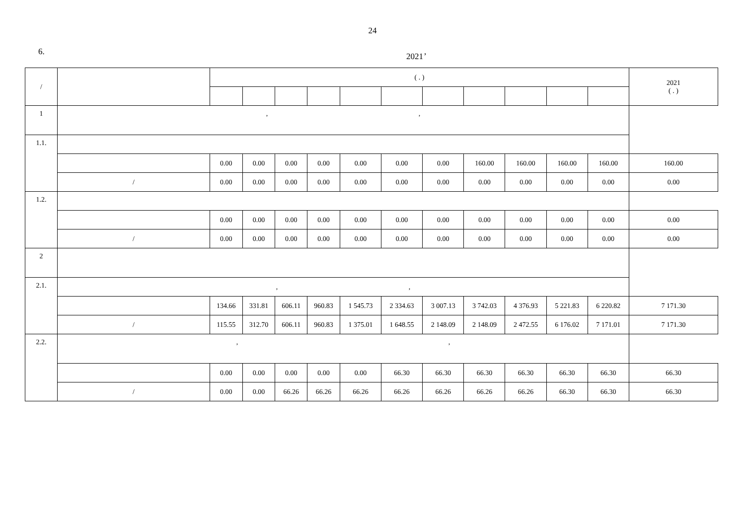24
6. ,
2021
| / | | ( . ) | | | | | | | | | | | 2021 ( . ) |
| --- | --- | --- | --- | --- | --- | --- | --- | --- | --- | --- | --- | --- | --- |
| 1 | , , | | | | | | | | | | | | |
| 1.1. | | | | | | | | | | | | | |
| | | 0.00 | 0.00 | 0.00 | 0.00 | 0.00 | 0.00 | 0.00 | 160.00 | 160.00 | 160.00 | 160.00 | 160.00 |
| | / | 0.00 | 0.00 | 0.00 | 0.00 | 0.00 | 0.00 | 0.00 | 0.00 | 0.00 | 0.00 | 0.00 | 0.00 |
| 1.2. | | | | | | | | | | | | | |
| | | 0.00 | 0.00 | 0.00 | 0.00 | 0.00 | 0.00 | 0.00 | 0.00 | 0.00 | 0.00 | 0.00 | 0.00 |
| | / | 0.00 | 0.00 | 0.00 | 0.00 | 0.00 | 0.00 | 0.00 | 0.00 | 0.00 | 0.00 | 0.00 | 0.00 |
| 2 | | | | | | | | | | | | | |
| 2.1. | , , | | | | | | | | | | | | |
| | | 134.66 | 331.81 | 606.11 | 960.83 | 1 545.73 | 2 334.63 | 3 007.13 | 3 742.03 | 4 376.93 | 5 221.83 | 6 220.82 | 7 171.30 |
| | / | 115.55 | 312.70 | 606.11 | 960.83 | 1 375.01 | 1 648.55 | 2 148.09 | 2 148.09 | 2 472.55 | 6 176.02 | 7 171.01 | 7 171.30 |
| 2.2. | , , | | | | | | | | | | | | |
| | | 0.00 | 0.00 | 0.00 | 0.00 | 0.00 | 66.30 | 66.30 | 66.30 | 66.30 | 66.30 | 66.30 | 66.30 |
| | / | 0.00 | 0.00 | 66.26 | 66.26 | 66.26 | 66.26 | 66.26 | 66.26 | 66.26 | 66.30 | 66.30 | 66.30 |